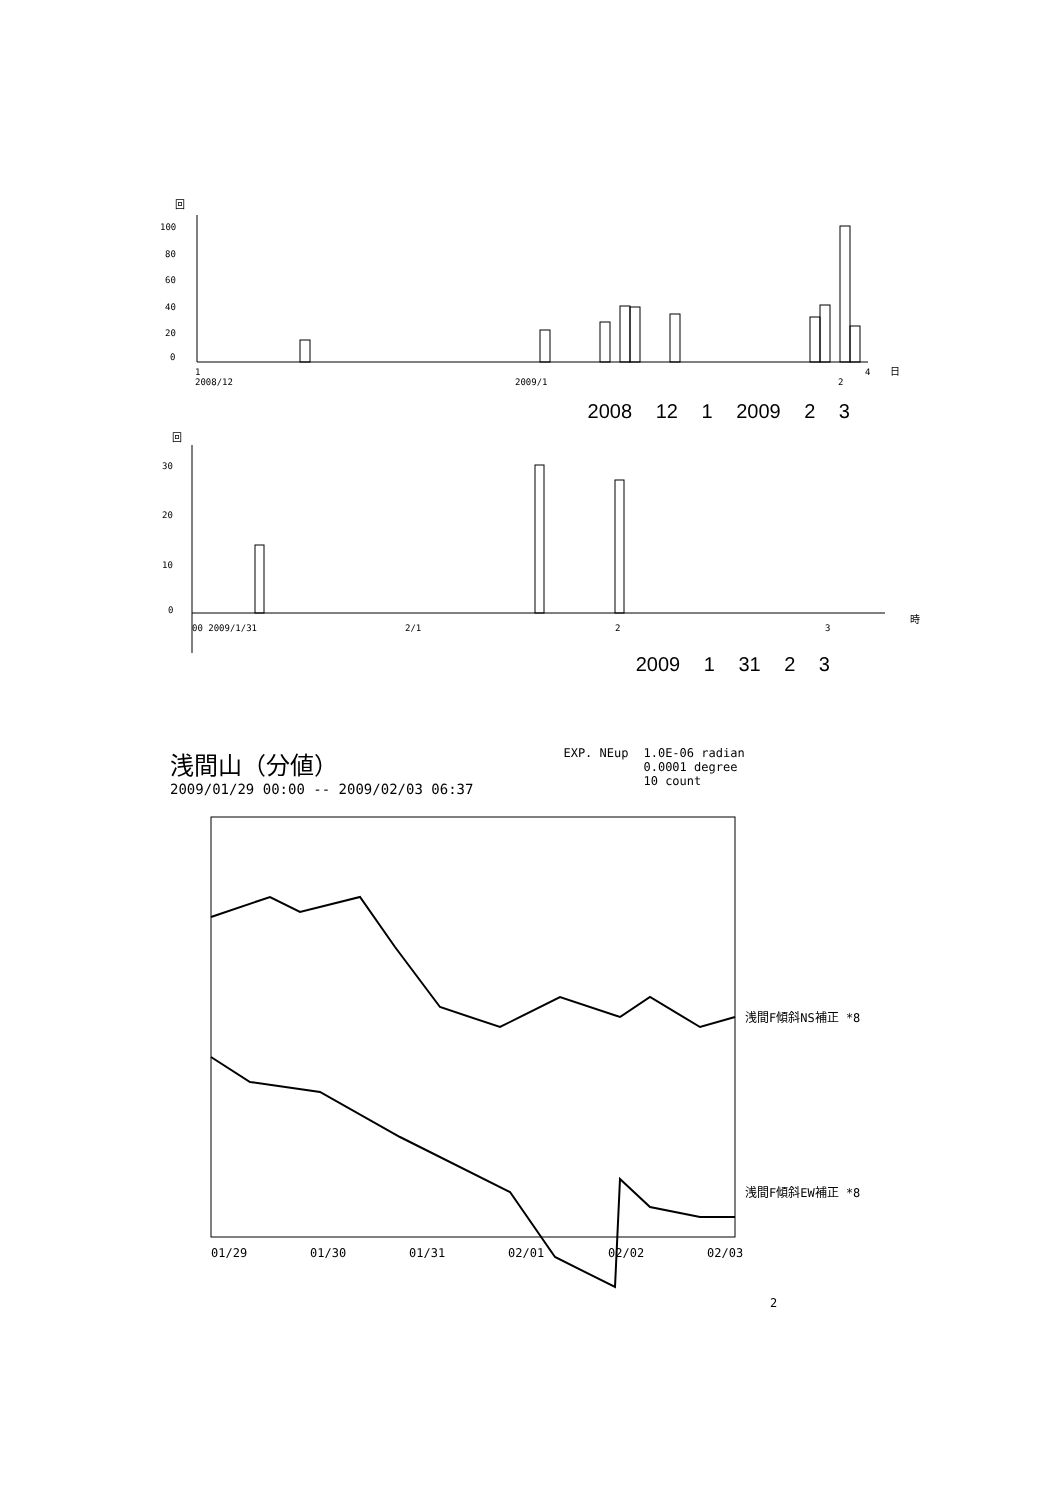回
100
80
60
40
20
0
1
2008/12
2009/1
2
4
日
2008 12 1 2009 2 3
回
30
20
10
0
00 2009/1/31
2/1
2
3
時
2009 1 31 2 3
浅間山（分値）
2009/01/29 00:00 -- 2009/02/03 06:37
EXP. NEup 1.0E-06 radian
0.0001 degree
10 count
浅間F傾斜NS補正 *8
浅間F傾斜EW補正 *8
01/29
01/30
01/31
02/01
02/02
02/03
2